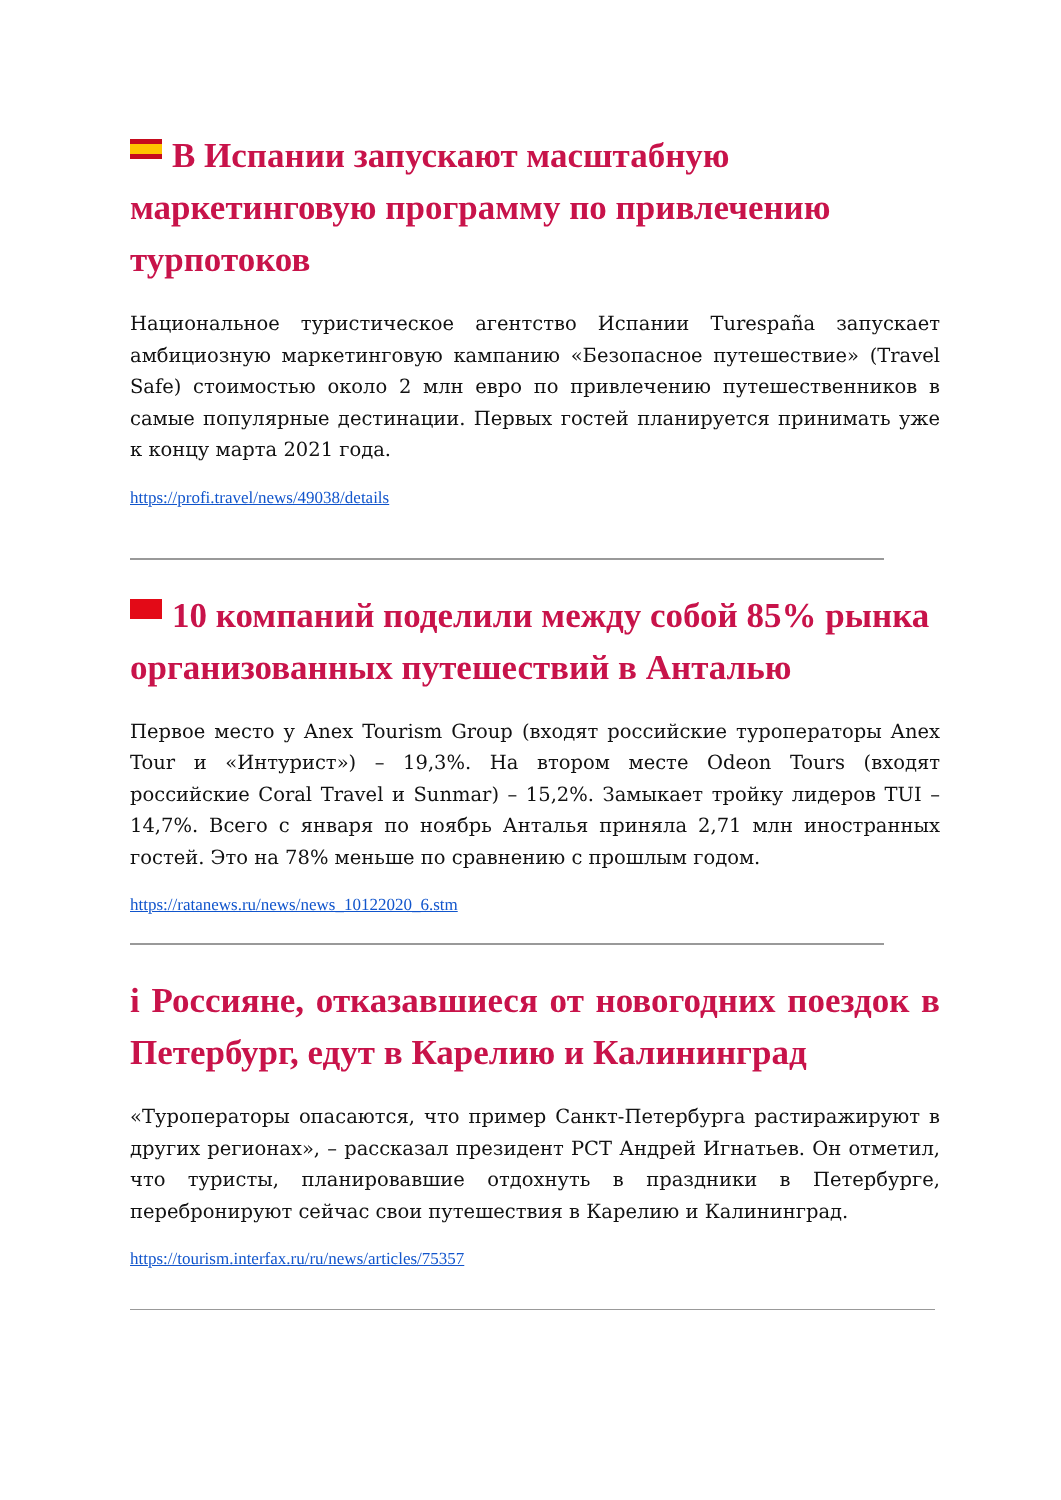В Испании запускают масштабную маркетинговую программу по привлечению турпотоков
Национальное туристическое агентство Испании Turespaña запускает амбициозную маркетинговую кампанию «Безопасное путешествие» (Travel Safe) стоимостью около 2 млн евро по привлечению путешественников в самые популярные дестинации. Первых гостей планируется принимать уже к концу марта 2021 года.
https://profi.travel/news/49038/details
10 компаний поделили между собой 85% рынка организованных путешествий в Анталью
Первое место у Anex Tourism Group (входят российские туроператоры Anex Tour и «Интурист») – 19,3%. На втором месте Odeon Tours (входят российские Coral Travel и Sunmar) – 15,2%. Замыкает тройку лидеров TUI – 14,7%. Всего с января по ноябрь Анталья приняла 2,71 млн иностранных гостей. Это на 78% меньше по сравнению с прошлым годом.
https://ratanews.ru/news/news_10122020_6.stm
i Россияне, отказавшиеся от новогодних поездок в Петербург, едут в Карелию и Калининград
«Туроператоры опасаются, что пример Санкт-Петербурга растиражируют в других регионах», – рассказал президент РСТ Андрей Игнатьев. Он отметил, что туристы, планировавшие отдохнуть в праздники в Петербурге, перебронируют сейчас свои путешествия в Карелию и Калининград.
https://tourism.interfax.ru/ru/news/articles/75357